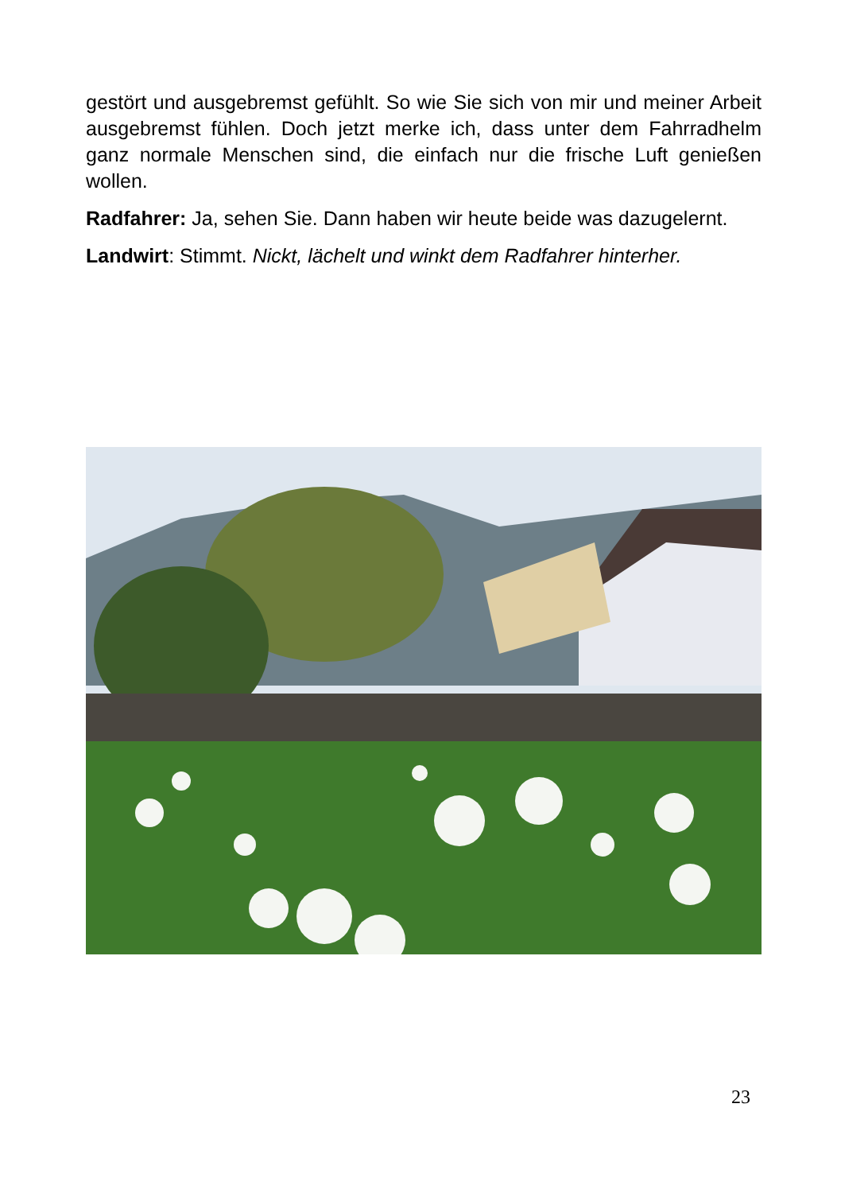gestört und ausgebremst gefühlt. So wie Sie sich von mir und meiner Arbeit ausgebremst fühlen. Doch jetzt merke ich, dass unter dem Fahrradhelm ganz normale Menschen sind, die einfach nur die frische Luft genießen wollen.
Radfahrer: Ja, sehen Sie. Dann haben wir heute beide was dazugelernt.
Landwirt: Stimmt. Nickt, lächelt und winkt dem Radfahrer hinterher.
23